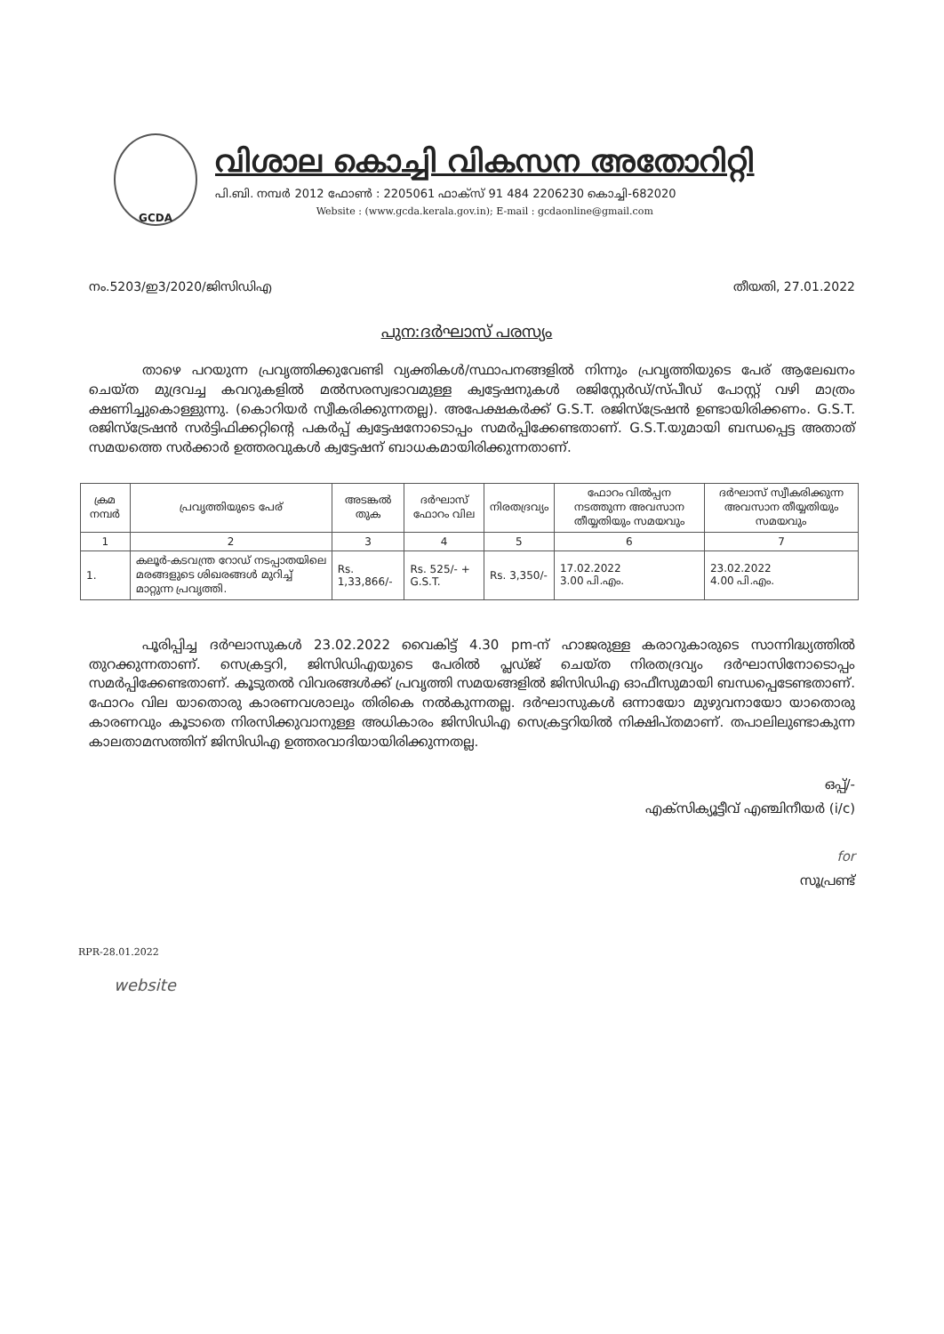GCDA
വിശാല കൊച്ചി വികസന അതോറിറ്റി
പി.ബി. നമ്പർ 2012 ഫോൺ : 2205061 ഫാക്സ് 91 484 2206230 കൊച്ചി-682020
Website : (www.gcda.kerala.gov.in); E-mail : gcdaonline@gmail.com
നം.5203/ഇ3/2020/ജിസിഡിഎ തീയതി, 27.01.2022
പുന:ദർഘാസ് പരസ്യം
    താഴെ പറയുന്ന പ്രവൃത്തിക്കുവേണ്ടി വ്യക്തികൾ/സ്ഥാപനങ്ങളിൽ നിന്നും പ്രവൃത്തിയുടെ പേര് ആലേഖനം ചെയ്ത മുദ്രവച്ച കവറുകളിൽ മൽസരസ്വഭാവമുള്ള ക്വട്ടേഷനുകൾ രജിസ്റ്റേർഡ്/സ്പീഡ് പോസ്റ്റ് വഴി മാത്രം ക്ഷണിച്ചുകൊള്ളുന്നു. (കൊറിയർ സ്വീകരിക്കുന്നതല്ല). അപേക്ഷകർക്ക് G.S.T. രജിസ്ട്രേഷൻ ഉണ്ടായിരിക്കണം. G.S.T. രജിസ്ട്രേഷൻ സർട്ടിഫിക്കറ്റിന്റെ പകർപ്പ് ക്വട്ടേഷനോടൊപ്പം സമർപ്പിക്കേണ്ടതാണ്. G.S.T.യുമായി ബന്ധപ്പെട്ട അതാത് സമയത്തെ സർക്കാർ ഉത്തരവുകൾ ക്വട്ടേഷന് ബാധകമായിരിക്കുന്നതാണ്.
| ക്രമ നമ്പർ | പ്രവൃത്തിയുടെ പേര് | അടങ്കൽ തുക | ദർഘാസ് ഫോറം വില | നിരതദ്രവ്യം | ഫോറം വിൽപ്പന നടത്തുന്ന അവസാന തീയ്യതിയും സമയവും | ദർഘാസ് സ്വീകരിക്കുന്ന അവസാന തീയ്യതിയും സമയവും |
| --- | --- | --- | --- | --- | --- | --- |
| 1 | 2 | 3 | 4 | 5 | 6 | 7 |
| 1. | കലൂർ-കടവന്ത്ര റോഡ് നടപ്പാതയിലെ മരങ്ങളുടെ ശിഖരങ്ങൾ മുറിച്ച് മാറ്റുന്ന പ്രവൃത്തി. | Rs. 1,33,866/- | Rs. 525/- + G.S.T. | Rs. 3,350/- | 17.02.2022 3.00 പി.എം. | 23.02.2022 4.00 പി.എം. |
    പൂരിപ്പിച്ച ദർഘാസുകൾ 23.02.2022 വൈകിട്ട് 4.30 pm-ന് ഹാജരുള്ള കരാറുകാരുടെ സാന്നിദ്ധ്യത്തിൽ തുറക്കുന്നതാണ്. സെക്രട്ടറി, ജിസിഡിഎയുടെ പേരിൽ പ്ലഡ്ജ് ചെയ്ത നിരതദ്രവ്യം ദർഘാസിനോടൊപ്പം സമർപ്പിക്കേണ്ടതാണ്. കൂടുതൽ വിവരങ്ങൾക്ക് പ്രവൃത്തി സമയങ്ങളിൽ ജിസിഡിഎ ഓഫീസുമായി ബന്ധപ്പെടേണ്ടതാണ്. ഫോറം വില യാതൊരു കാരണവശാലും തിരികെ നൽകുന്നതല്ല. ദർഘാസുകൾ ഒന്നായോ മുഴുവനായോ യാതൊരു കാരണവും കൂടാതെ നിരസിക്കുവാനുള്ള അധികാരം ജിസിഡിഎ സെക്രട്ടറിയിൽ നിക്ഷിപ്തമാണ്. തപാലിലുണ്ടാകുന്ന കാലതാമസത്തിന് ജിസിഡിഎ ഉത്തരവാദിയായിരിക്കുന്നതല്ല.
ഒപ്പ്/-
എക്സിക്യൂട്ടീവ് എഞ്ചിനീയർ (i/c)
for
സൂപ്രണ്ട്
RPR-28.01.2022
website